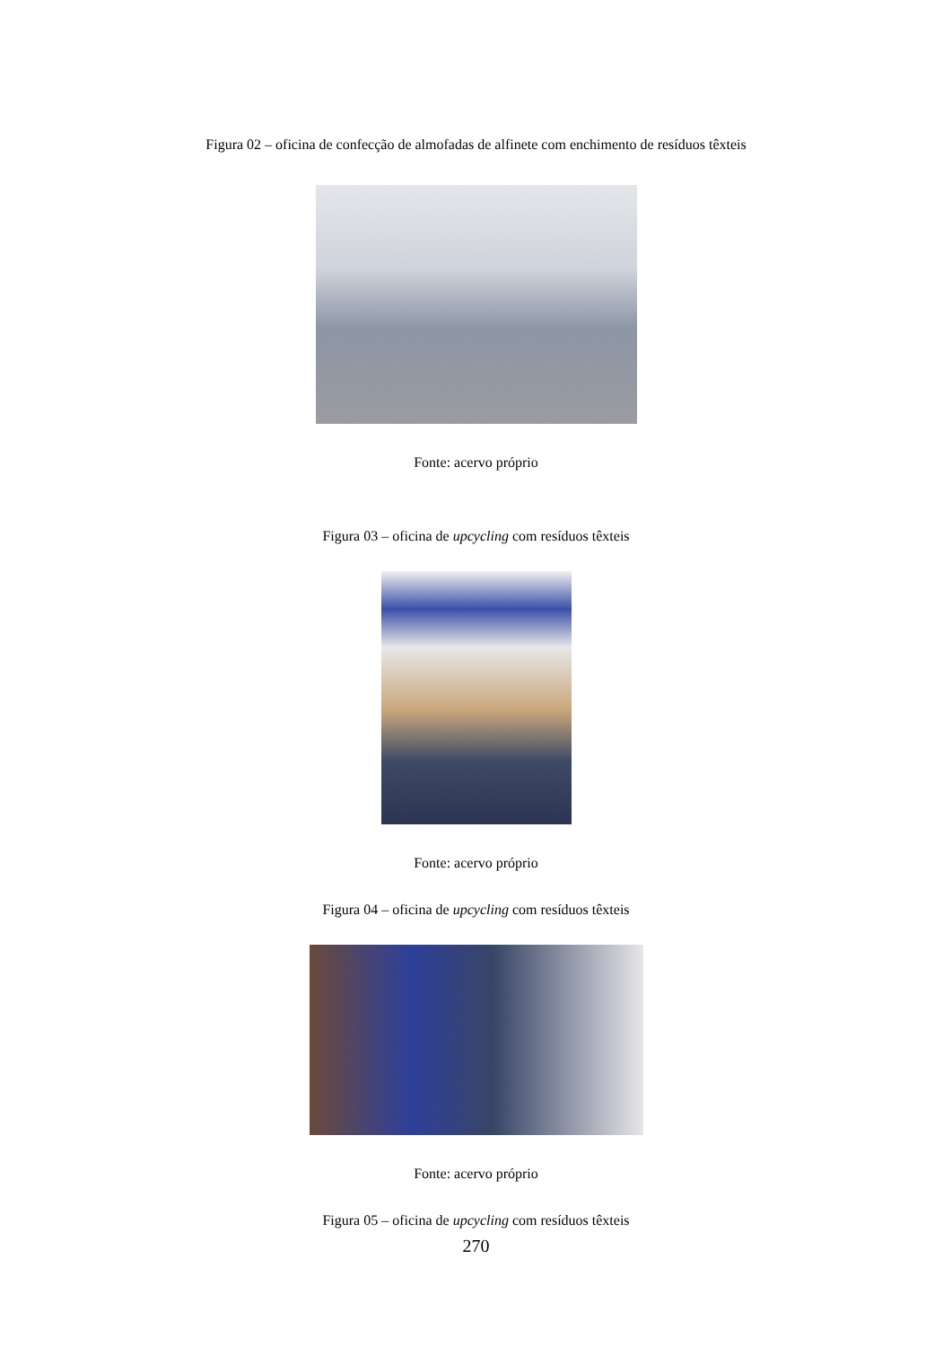Figura 02 – oficina de confecção de almofadas de alfinete com enchimento de resíduos têxteis
Fonte: acervo próprio
Figura 03 – oficina de upcycling com resíduos têxteis
Fonte: acervo próprio
Figura 04 – oficina de upcycling com resíduos têxteis
Fonte: acervo próprio
Figura 05 – oficina de upcycling com resíduos têxteis
270